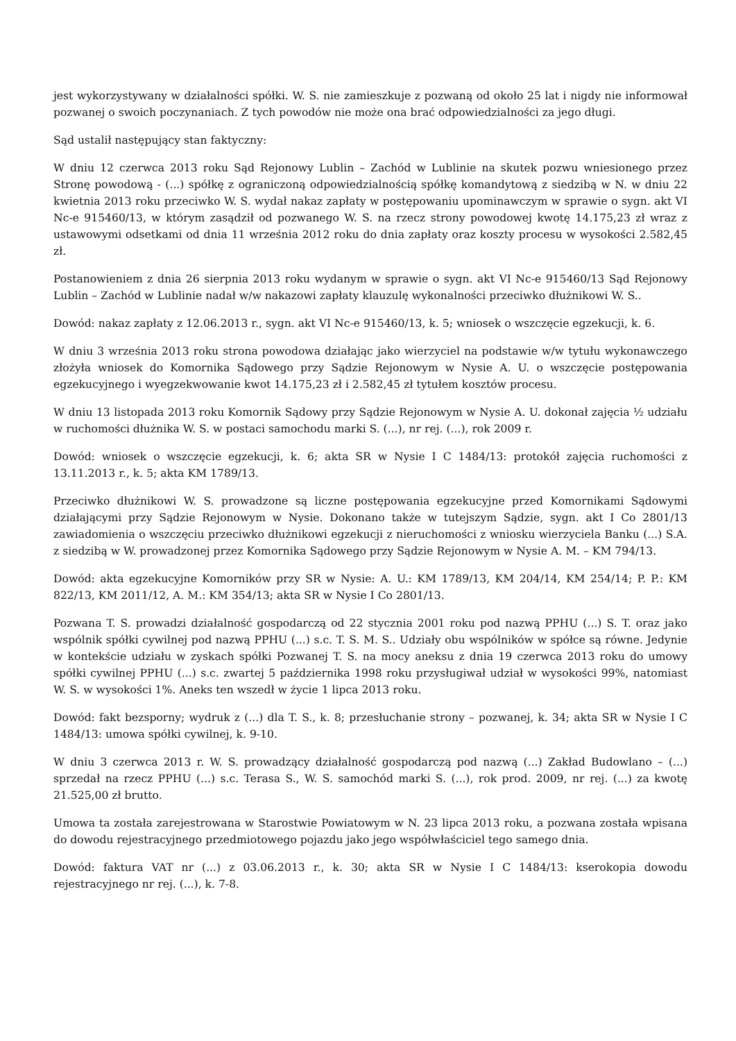jest wykorzystywany w działalności spółki. W. S. nie zamieszkuje z pozwaną od około 25 lat i nigdy nie informował pozwanej o swoich poczynaniach. Z tych powodów nie może ona brać odpowiedzialności za jego długi.
Sąd ustalił następujący stan faktyczny:
W dniu 12 czerwca 2013 roku Sąd Rejonowy Lublin – Zachód w Lublinie na skutek pozwu wniesionego przez Stronę powodową - (...) spółkę z ograniczoną odpowiedzialnością spółkę komandytową z siedzibą w N. w dniu 22 kwietnia 2013 roku przeciwko W. S. wydał nakaz zapłaty w postępowaniu upominawczym w sprawie o sygn. akt VI Nc-e 915460/13, w którym zasądził od pozwanego W. S. na rzecz strony powodowej kwotę 14.175,23 zł wraz z ustawowymi odsetkami od dnia 11 września 2012 roku do dnia zapłaty oraz koszty procesu w wysokości 2.582,45 zł.
Postanowieniem z dnia 26 sierpnia 2013 roku wydanym w sprawie o sygn. akt VI Nc-e 915460/13 Sąd Rejonowy Lublin – Zachód w Lublinie nadał w/w nakazowi zapłaty klauzulę wykonalności przeciwko dłużnikowi W. S..
Dowód: nakaz zapłaty z 12.06.2013 r., sygn. akt VI Nc-e 915460/13, k. 5; wniosek o wszczęcie egzekucji, k. 6.
W dniu 3 września 2013 roku strona powodowa działając jako wierzyciel na podstawie w/w tytułu wykonawczego złożyła wniosek do Komornika Sądowego przy Sądzie Rejonowym w Nysie A. U. o wszczęcie postępowania egzekucyjnego i wyegzekwowanie kwot 14.175,23 zł i 2.582,45 zł tytułem kosztów procesu.
W dniu 13 listopada 2013 roku Komornik Sądowy przy Sądzie Rejonowym w Nysie A. U. dokonał zajęcia ½ udziału w ruchomości dłużnika W. S. w postaci samochodu marki S. (...), nr rej. (...), rok 2009 r.
Dowód: wniosek o wszczęcie egzekucji, k. 6; akta SR w Nysie I C 1484/13: protokół zajęcia ruchomości z 13.11.2013 r., k. 5; akta KM 1789/13.
Przeciwko dłużnikowi W. S. prowadzone są liczne postępowania egzekucyjne przed Komornikami Sądowymi działającymi przy Sądzie Rejonowym w Nysie. Dokonano także w tutejszym Sądzie, sygn. akt I Co 2801/13 zawiadomienia o wszczęciu przeciwko dłużnikowi egzekucji z nieruchomości z wniosku wierzyciela Banku (...) S.A. z siedzibą w W. prowadzonej przez Komornika Sądowego przy Sądzie Rejonowym w Nysie A. M. – KM 794/13.
Dowód: akta egzekucyjne Komorników przy SR w Nysie: A. U.: KM 1789/13, KM 204/14, KM 254/14; P. P.: KM 822/13, KM 2011/12, A. M.: KM 354/13; akta SR w Nysie I Co 2801/13.
Pozwana T. S. prowadzi działalność gospodarczą od 22 stycznia 2001 roku pod nazwą PPHU (...) S. T. oraz jako wspólnik spółki cywilnej pod nazwą PPHU (...) s.c. T. S. M. S.. Udziały obu wspólników w spółce są równe. Jedynie w kontekście udziału w zyskach spółki Pozwanej T. S. na mocy aneksu z dnia 19 czerwca 2013 roku do umowy spółki cywilnej PPHU (...) s.c. zwartej 5 października 1998 roku przysługiwał udział w wysokości 99%, natomiast W. S. w wysokości 1%. Aneks ten wszedł w życie 1 lipca 2013 roku.
Dowód: fakt bezsporny; wydruk z (...) dla T. S., k. 8; przesłuchanie strony – pozwanej, k. 34; akta SR w Nysie I C 1484/13: umowa spółki cywilnej, k. 9-10.
W dniu 3 czerwca 2013 r. W. S. prowadzący działalność gospodarczą pod nazwą (...) Zakład Budowlano – (...) sprzedał na rzecz PPHU (...) s.c. Terasa S., W. S. samochód marki S. (...), rok prod. 2009, nr rej. (...) za kwotę 21.525,00 zł brutto.
Umowa ta została zarejestrowana w Starostwie Powiatowym w N. 23 lipca 2013 roku, a pozwana została wpisana do dowodu rejestracyjnego przedmiotowego pojazdu jako jego współwłaściciel tego samego dnia.
Dowód: faktura VAT nr (...) z 03.06.2013 r., k. 30; akta SR w Nysie I C 1484/13: kserokopia dowodu rejestracyjnego nr rej. (...), k. 7-8.